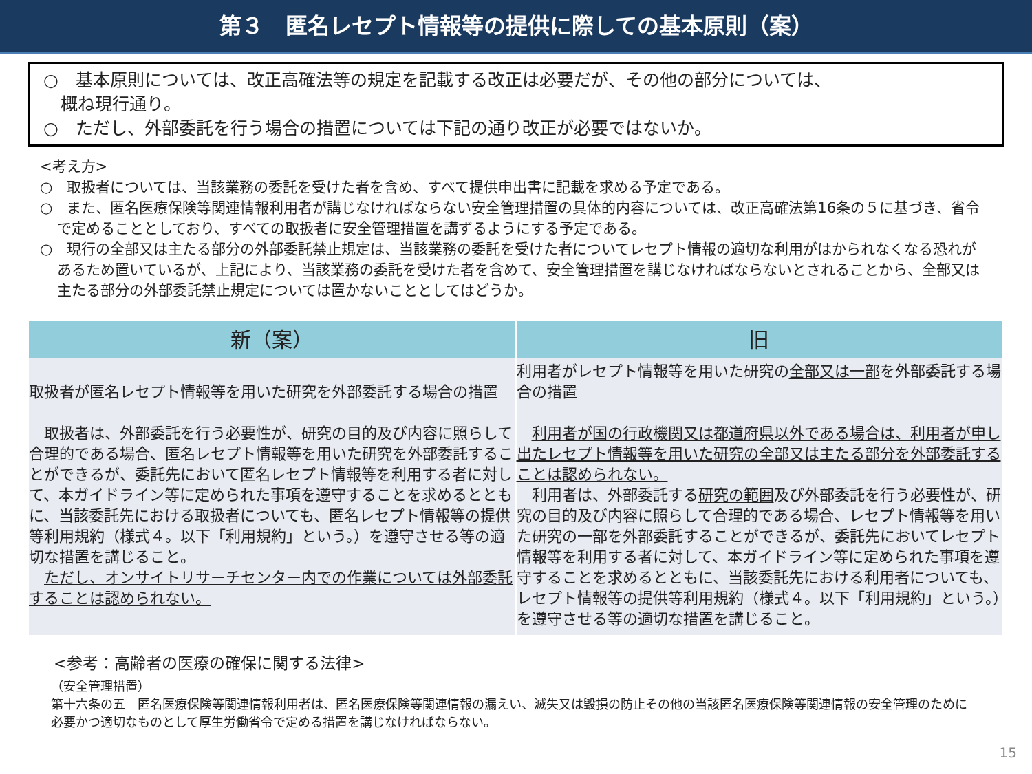第３　匿名レセプト情報等の提供に際しての基本原則（案）
○　基本原則については、改正高確法等の規定を記載する改正は必要だが、その他の部分については、
　概ね現行通り。
○　ただし、外部委託を行う場合の措置については下記の通り改正が必要ではないか。
<考え方>
○　取扱者については、当該業務の委託を受けた者を含め、すべて提供申出書に記載を求める予定である。
○　また、匿名医療保険等関連情報利用者が講じなければならない安全管理措置の具体的内容については、改正高確法第16条の５に基づき、省令で定めることとしており、すべての取扱者に安全管理措置を講ずるようにする予定である。
○　現行の全部又は主たる部分の外部委託禁止規定は、当該業務の委託を受けた者についてレセプト情報の適切な利用がはかられなくなる恐れがあるため置いているが、上記により、当該業務の委託を受けた者を含めて、安全管理措置を講じなければならないとされることから、全部又は主たる部分の外部委託禁止規定については置かないこととしてはどうか。
| 新（案） | 旧 |
| --- | --- |
| 取扱者が匿名レセプト情報等を用いた研究を外部委託する場合の措置 取扱者は、外部委託を行う必要性が、研究の目的及び内容に照らして合理的である場合、匿名レセプト情報等を用いた研究を外部委託することができるが、委託先において匿名レセプト情報等を利用する者に対して、本ガイドライン等に定められた事項を遵守することを求めるとともに、当該委託先における取扱者についても、匿名レセプト情報等の提供等利用規約（様式４。以下「利用規約」という。）を遵守させる等の適切な措置を講じること。 ただし、オンサイトリサーチセンター内での作業については外部委託することは認められない。 | 利用者がレセプト情報等を用いた研究の 全部又は一部 を外部委託する場合の措置 利用者が国の行政機関又は都道府県以外である場合は、利用者が申し出たレセプト情報等を用いた研究の全部又は主たる部分を外部委託することは認められない。 利用者は、外部委託する 研究の範囲 及び外部委託を行う必要性が、研究の目的及び内容に照らして合理的である場合、レセプト情報等を用いた研究の一部を外部委託することができるが、委託先においてレセプト情報等を利用する者に対して、本ガイドライン等に定められた事項を遵守することを求めるとともに、当該委託先における利用者についても、レセプト情報等の提供等利用規約（様式４。以下「利用規約」という。）を遵守させる等の適切な措置を講じること。 |
<参考：高齢者の医療の確保に関する法律>
（安全管理措置）
第十六条の五　匿名医療保険等関連情報利用者は、匿名医療保険等関連情報の漏えい、滅失又は毀損の防止その他の当該匿名医療保険等関連情報の安全管理のために必要かつ適切なものとして厚生労働省令で定める措置を講じなければならない。
15